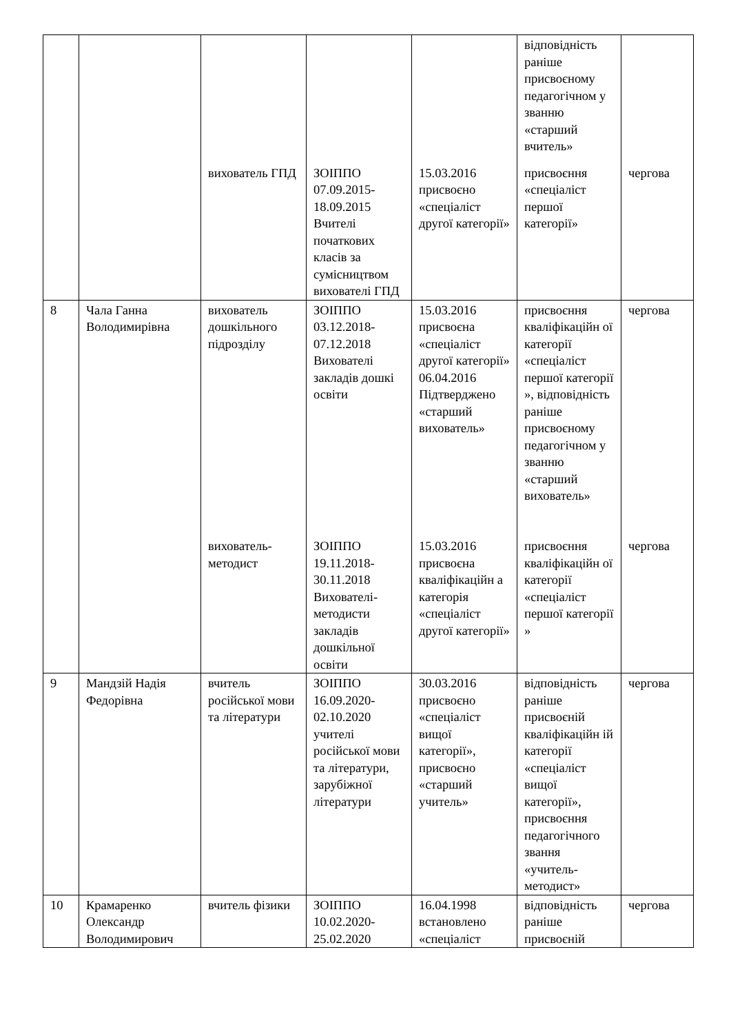| | | | | | відповідність раніше присвоєному педагогічном у званню «старший вчитель» | |
| | | вихователь ГПД | ЗОІППО 07.09.2015-18.09.2015 Вчителі початкових класів за сумісництвом вихователі ГПД | 15.03.2016 присвоєно «спеціаліст другої категорії» | присвоєння «спеціаліст першої категорії» | чергова |
| 8 | Чала Ганна Володимирівна | вихователь дошкільного підрозділу | ЗОІППО 03.12.2018-07.12.2018 Вихователі закладів дошкі освіти | 15.03.2016 присвоєна «спеціаліст другої категорії» 06.04.2016 Підтверджено «старший вихователь» | присвоєння кваліфікаційн ої категорії «спеціаліст першої категорії », відповідність раніше присвоєному педагогічном у званню «старший вихователь» | чергова |
| | | вихователь-методист | ЗОІППО 19.11.2018-30.11.2018 Вихователі-методисти закладів дошкільної освіти | 15.03.2016 присвоєна кваліфікаційн а категорія «спеціаліст другої категорії» | присвоєння кваліфікаційн ої категорії «спеціаліст першої категорії » | чергова |
| 9 | Мандзій Надія Федорівна | вчитель російської мови та літератури | ЗОІППО 16.09.2020-02.10.2020 учителі російської мови та літератури, зарубіжної літератури | 30.03.2016 присвоєно «спеціаліст вищої категорії», присвоєно «старший учитель» | відповідність раніше присвоєній кваліфікаційн ій категорії «спеціаліст вищої категорії», присвоєння педагогічного звання «учитель-методист» | чергова |
| 10 | Крамаренко Олександр Володимирович | вчитель фізики | ЗОІППО 10.02.2020-25.02.2020 | 16.04.1998 встановлено «спеціаліст | відповідність раніше присвоєній | чергова |